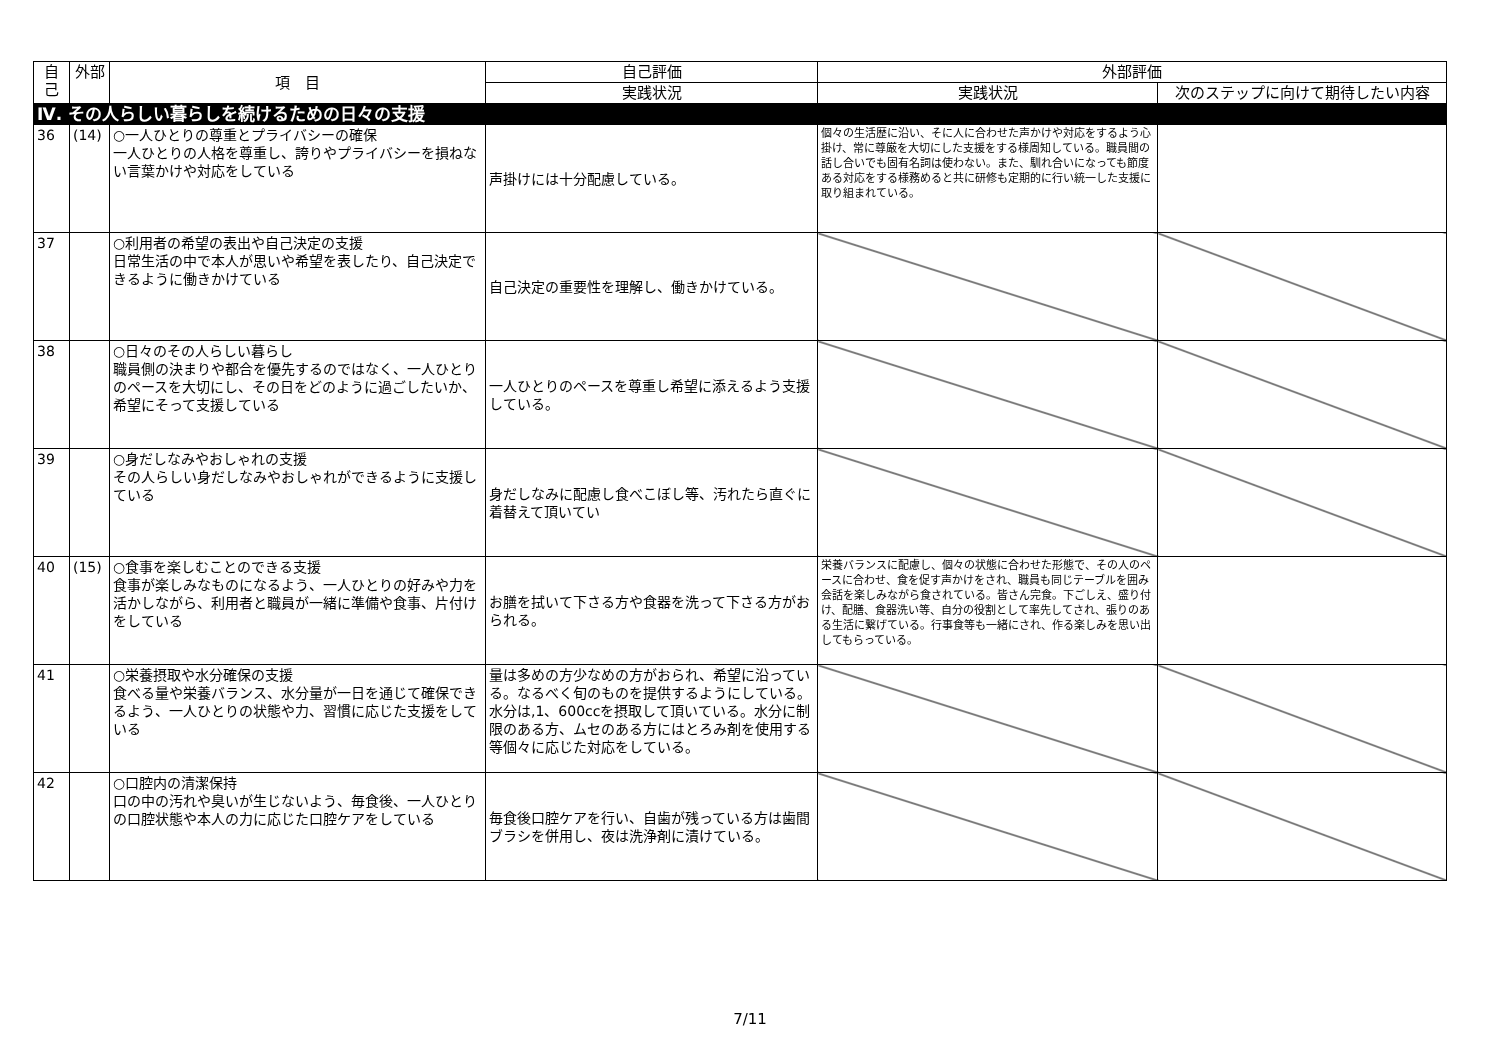| 自己 | 外部 | 項 目 | 自己評価 | 外部評価 | |
| --- | --- | --- | --- | --- | --- |
| | | | 実践状況 | 実践状況 | 次のステップに向けて期待したい内容 |
| Ⅳ. その人らしい暮らしを続けるための日々の支援 | | | | | |
| 36 | (14) | ○一人ひとりの尊重とプライバシーの確保 一人ひとりの人格を尊重し、誇りやプライバシーを損ねない言葉かけや対応をしている | 声掛けには十分配慮している。 | 個々の生活歴に沿い、そに人に合わせた声かけや対応をするよう心掛け、常に尊厳を大切にした支援をする様周知している。職員間の話し合いでも固有名詞は使わない。また、馴れ合いになっても節度ある対応をする様務めると共に研修も定期的に行い統一した支援に取り組まれている。 | |
| 37 | | ○利用者の希望の表出や自己決定の支援 日常生活の中で本人が思いや希望を表したり、自己決定できるように働きかけている | 自己決定の重要性を理解し、働きかけている。 | | |
| 38 | | ○日々のその人らしい暮らし 職員側の決まりや都合を優先するのではなく、一人ひとりのペースを大切にし、その日をどのように過ごしたいか、希望にそって支援している | 一人ひとりのペースを尊重し希望に添えるよう支援している。 | | |
| 39 | | ○身だしなみやおしゃれの支援 その人らしい身だしなみやおしゃれができるように支援している | 身だしなみに配慮し食べこぼし等、汚れたら直ぐに着替えて頂いてい | | |
| 40 | (15) | ○食事を楽しむことのできる支援 食事が楽しみなものになるよう、一人ひとりの好みや力を活かしながら、利用者と職員が一緒に準備や食事、片付けをしている | お膳を拭いて下さる方や食器を洗って下さる方がおられる。 | 栄養バランスに配慮し、個々の状態に合わせた形態で、その人のペースに合わせ、食を促す声かけをされ、職員も同じテーブルを囲み会話を楽しみながら食されている。皆さん完食。下ごしえ、盛り付け、配膳、食器洗い等、自分の役割として率先してされ、張りのある生活に繋げている。行事食等も一緒にされ、作る楽しみを思い出してもらっている。 | |
| 41 | | ○栄養摂取や水分確保の支援 食べる量や栄養バランス、水分量が一日を通じて確保できるよう、一人ひとりの状態や力、習慣に応じた支援をしている | 量は多めの方少なめの方がおられ、希望に沿っている。なるべく旬のものを提供するようにしている。水分は,1、600ccを摂取して頂いている。水分に制限のある方、ムセのある方にはとろみ剤を使用する等個々に応じた対応をしている。 | | |
| 42 | | ○口腔内の清潔保持 口の中の汚れや臭いが生じないよう、毎食後、一人ひとりの口腔状態や本人の力に応じた口腔ケアをしている | 毎食後口腔ケアを行い、自歯が残っている方は歯間ブラシを併用し、夜は洗浄剤に漬けている。 | | |
7/11